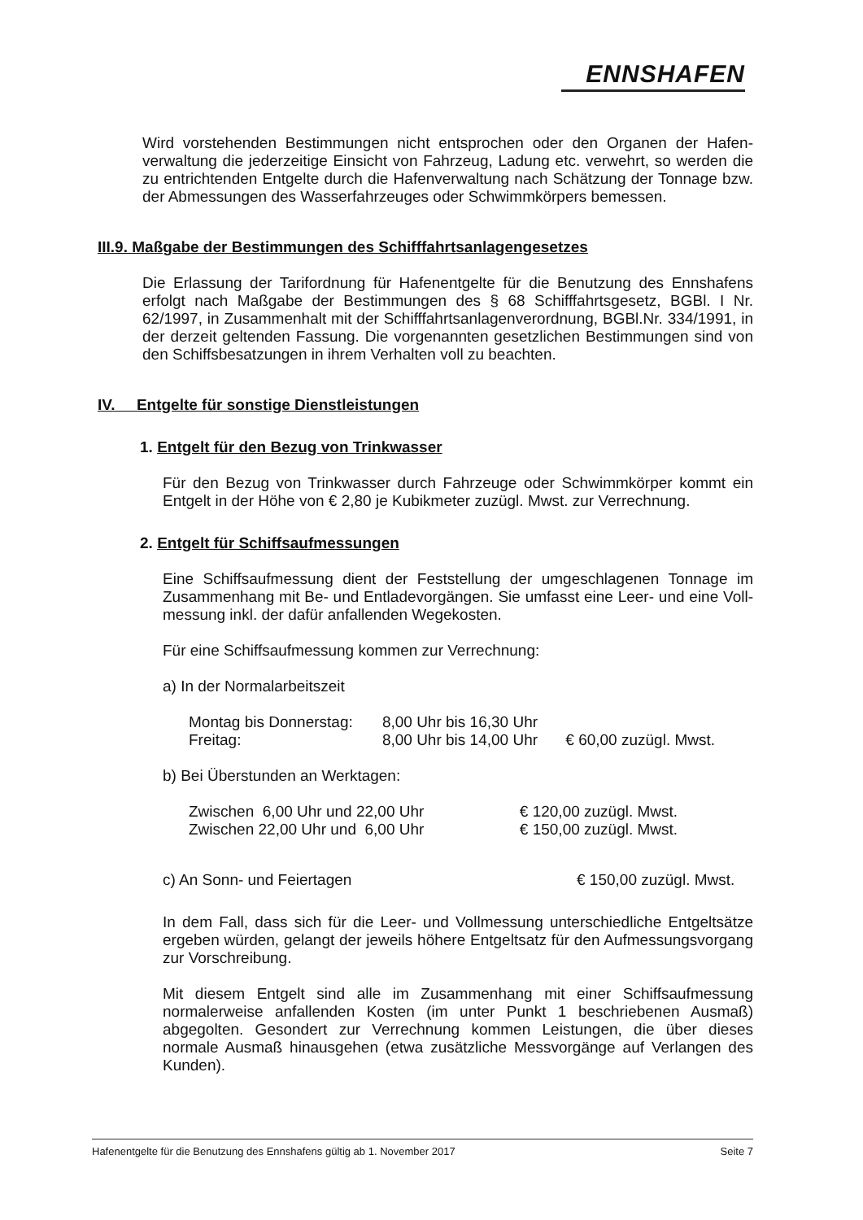ENNSHAFEN
Wird vorstehenden Bestimmungen nicht entsprochen oder den Organen der Hafen-verwaltung die jederzeitige Einsicht von Fahrzeug, Ladung etc. verwehrt, so werden die zu entrichtenden Entgelte durch die Hafenverwaltung nach Schätzung der Tonnage bzw. der Abmessungen des Wasserfahrzeuges oder Schwimmkörpers bemessen.
III.9. Maßgabe der Bestimmungen des Schifffahrtsanlagengesetzes
Die Erlassung der Tarifordnung für Hafenentgelte für die Benutzung des Ennshafens erfolgt nach Maßgabe der Bestimmungen des § 68 Schifffahrtsgesetz, BGBl. I Nr. 62/1997, in Zusammenhalt mit der Schifffahrtsanlagenverordnung, BGBl.Nr. 334/1991, in der derzeit geltenden Fassung. Die vorgenannten gesetzlichen Bestimmungen sind von den Schiffsbesatzungen in ihrem Verhalten voll zu beachten.
IV. Entgelte für sonstige Dienstleistungen
1. Entgelt für den Bezug von Trinkwasser
Für den Bezug von Trinkwasser durch Fahrzeuge oder Schwimmkörper kommt ein Entgelt in der Höhe von € 2,80 je Kubikmeter zuzügl. Mwst. zur Verrechnung.
2. Entgelt für Schiffsaufmessungen
Eine Schiffsaufmessung dient der Feststellung der umgeschlagenen Tonnage im Zusammenhang mit Be- und Entladevorgängen. Sie umfasst eine Leer- und eine Voll-messung inkl. der dafür anfallenden Wegekosten.
Für eine Schiffsaufmessung kommen zur Verrechnung:
a) In der Normalarbeitszeit
| Montag bis Donnerstag: | 8,00 Uhr bis 16,30 Uhr | |
| Freitag: | 8,00 Uhr bis 14,00 Uhr | € 60,00 zuzügl. Mwst. |
b) Bei Überstunden an Werktagen:
| Zwischen 6,00 Uhr und 22,00 Uhr | € 120,00 zuzügl. Mwst. |
| Zwischen 22,00 Uhr und 6,00 Uhr | € 150,00 zuzügl. Mwst. |
| c) An Sonn- und Feiertagen | € 150,00 zuzügl. Mwst. |
In dem Fall, dass sich für die Leer- und Vollmessung unterschiedliche Entgeltsätze ergeben würden, gelangt der jeweils höhere Entgeltsatz für den Aufmessungsvorgang zur Vorschreibung.
Mit diesem Entgelt sind alle im Zusammenhang mit einer Schiffsaufmessung normalerweise anfallenden Kosten (im unter Punkt 1 beschriebenen Ausmaß) abgegolten. Gesondert zur Verrechnung kommen Leistungen, die über dieses normale Ausmaß hinausgehen (etwa zusätzliche Messvorgänge auf Verlangen des Kunden).
Hafenentgelte für die Benutzung des Ennshafens gültig ab 1. November 2017 Seite 7